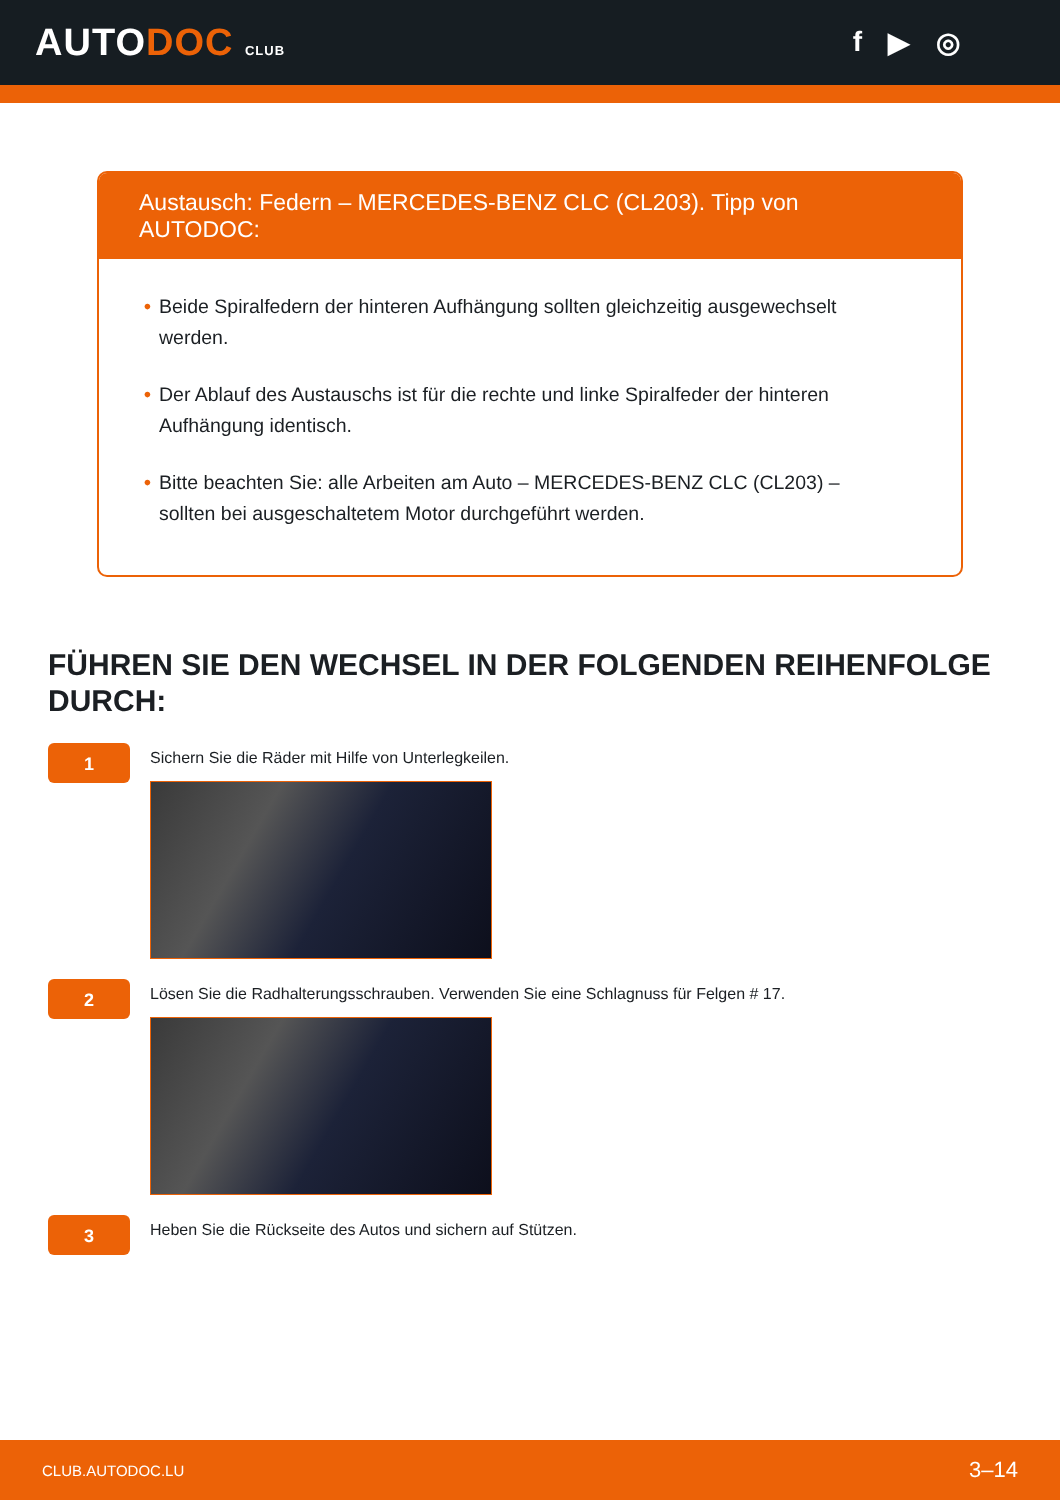AUTODOC CLUB
f ▶ ◎
Austausch: Federn – MERCEDES-BENZ CLC (CL203). Tipp von AUTODOC:
• Beide Spiralfedern der hinteren Aufhängung sollten gleichzeitig ausgewechselt werden.
• Der Ablauf des Austauschs ist für die rechte und linke Spiralfeder der hinteren Aufhängung identisch.
• Bitte beachten Sie: alle Arbeiten am Auto – MERCEDES-BENZ CLC (CL203) – sollten bei ausgeschaltetem Motor durchgeführt werden.
FÜHREN SIE DEN WECHSEL IN DER FOLGENDEN REIHENFOLGE DURCH:
1
Sichern Sie die Räder mit Hilfe von Unterlegkeilen.
2
Lösen Sie die Radhalterungsschrauben. Verwenden Sie eine Schlagnuss für Felgen # 17.
3
Heben Sie die Rückseite des Autos und sichern auf Stützen.
CLUB.AUTODOC.LU 3–14